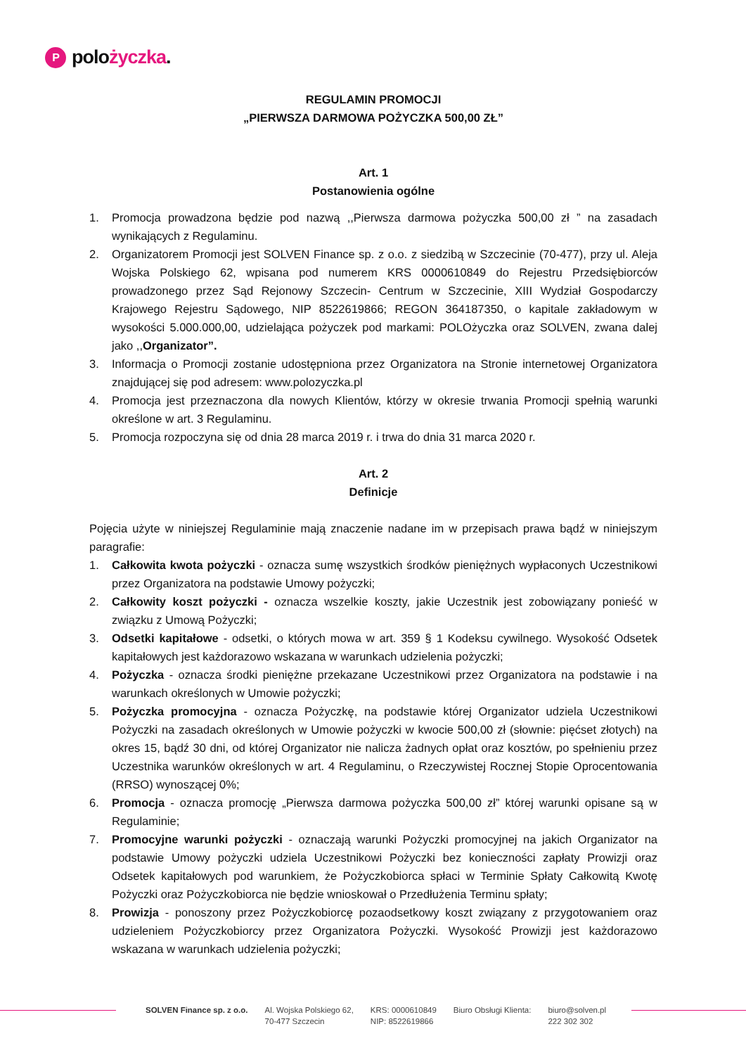Ppolożyczka.
REGULAMIN PROMOCJI
„PIERWSZA DARMOWA POŻYCZKA 500,00 ZŁ”
Art. 1
Postanowienia ogólne
1. Promocja prowadzona będzie pod nazwą ,,Pierwsza darmowa pożyczka 500,00 zł ” na zasadach wynikających z Regulaminu.
2. Organizatorem Promocji jest SOLVEN Finance sp. z o.o. z siedzibą w Szczecinie (70-477), przy ul. Aleja Wojska Polskiego 62, wpisana pod numerem KRS 0000610849 do Rejestru Przedsiębiorców prowadzonego przez Sąd Rejonowy Szczecin- Centrum w Szczecinie, XIII Wydział Gospodarczy Krajowego Rejestru Sądowego, NIP 8522619866; REGON 364187350, o kapitale zakładowym w wysokości 5.000.000,00, udzielająca pożyczek pod markami: POLOżyczka oraz SOLVEN, zwana dalej jako ,,Organizator”.
3. Informacja o Promocji zostanie udostępniona przez Organizatora na Stronie internetowej Organizatora znajdującej się pod adresem: www.polozyczka.pl
4. Promocja jest przeznaczona dla nowych Klientów, którzy w okresie trwania Promocji spełnią warunki określone w art. 3 Regulaminu.
5. Promocja rozpoczyna się od dnia 28 marca 2019 r. i trwa do dnia 31 marca 2020 r.
Art. 2
Definicje
Pojęcia użyte w niniejszej Regulaminie mają znaczenie nadane im w przepisach prawa bądź w niniejszym paragrafie:
1. Całkowita kwota pożyczki - oznacza sumę wszystkich środków pieniężnych wypłaconych Uczestnikowi przez Organizatora na podstawie Umowy pożyczki;
2. Całkowity koszt pożyczki - oznacza wszelkie koszty, jakie Uczestnik jest zobowiązany ponieść w związku z Umową Pożyczki;
3. Odsetki kapitałowe - odsetki, o których mowa w art. 359 § 1 Kodeksu cywilnego. Wysokość Odsetek kapitałowych jest każdorazowo wskazana w warunkach udzielenia pożyczki;
4. Pożyczka - oznacza środki pieniężne przekazane Uczestnikowi przez Organizatora na podstawie i na warunkach określonych w Umowie pożyczki;
5. Pożyczka promocyjna - oznacza Pożyczkę, na podstawie której Organizator udziela Uczestnikowi Pożyczki na zasadach określonych w Umowie pożyczki w kwocie 500,00 zł (słownie: pięćset złotych) na okres 15, bądź 30 dni, od której Organizator nie nalicza żadnych opłat oraz kosztów, po spełnieniu przez Uczestnika warunków określonych w art. 4 Regulaminu, o Rzeczywistej Rocznej Stopie Oprocentowania (RRSO) wynoszącej 0%;
6. Promocja - oznacza promocję „Pierwsza darmowa pożyczka 500,00 zł” której warunki opisane są w Regulaminie;
7. Promocyjne warunki pożyczki - oznaczają warunki Pożyczki promocyjnej na jakich Organizator na podstawie Umowy pożyczki udziela Uczestnikowi Pożyczki bez konieczności zapłaty Prowizji oraz Odsetek kapitałowych pod warunkiem, że Pożyczkobiorca spłaci w Terminie Spłaty Całkowitą Kwotę Pożyczki oraz Pożyczkobiorca nie będzie wnioskował o Przedłużenia Terminu spłaty;
8. Prowizja - ponoszony przez Pożyczkobiorcę pozaodsetkowy koszt związany z przygotowaniem oraz udzieleniem Pożyczkobiorcy przez Organizatora Pożyczki. Wysokość Prowizji jest każdorazowo wskazana w warunkach udzielenia pożyczki;
SOLVEN Finance sp. z o.o. Al. Wojska Polskiego 62,
70-477 Szczecin
KRS: 0000610849
NIP: 8522619866
Biuro Obsługi Klienta: biuro@solven.pl
222 302 302